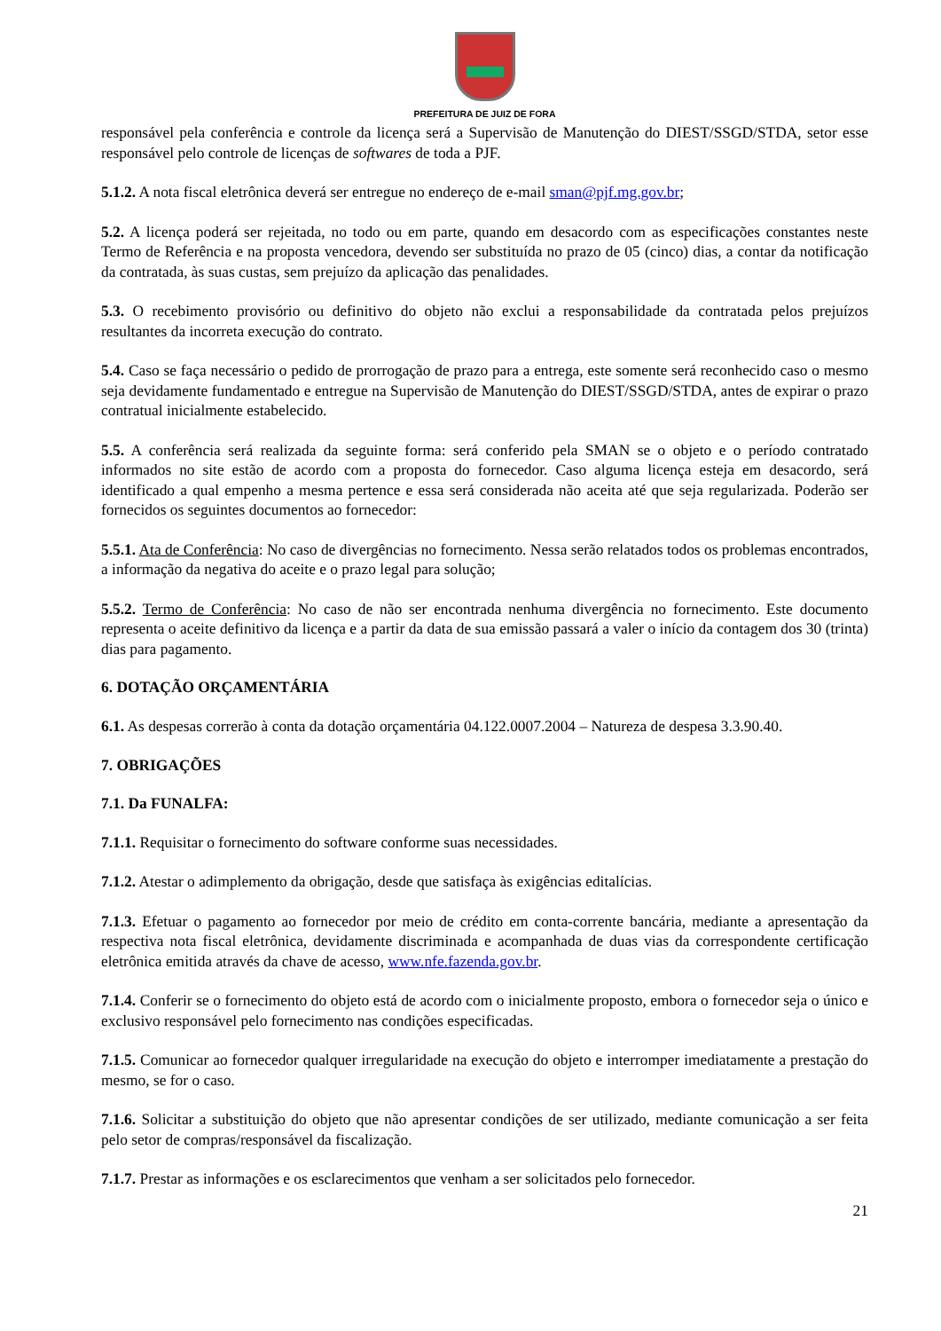PREFEITURA DE JUIZ DE FORA
responsável pela conferência e controle da licença será a Supervisão de Manutenção do DIEST/SSGD/STDA, setor esse responsável pelo controle de licenças de softwares de toda a PJF.
5.1.2. A nota fiscal eletrônica deverá ser entregue no endereço de e-mail sman@pjf.mg.gov.br;
5.2. A licença poderá ser rejeitada, no todo ou em parte, quando em desacordo com as especificações constantes neste Termo de Referência e na proposta vencedora, devendo ser substituída no prazo de 05 (cinco) dias, a contar da notificação da contratada, às suas custas, sem prejuízo da aplicação das penalidades.
5.3. O recebimento provisório ou definitivo do objeto não exclui a responsabilidade da contratada pelos prejuízos resultantes da incorreta execução do contrato.
5.4. Caso se faça necessário o pedido de prorrogação de prazo para a entrega, este somente será reconhecido caso o mesmo seja devidamente fundamentado e entregue na Supervisão de Manutenção do DIEST/SSGD/STDA, antes de expirar o prazo contratual inicialmente estabelecido.
5.5. A conferência será realizada da seguinte forma: será conferido pela SMAN se o objeto e o período contratado informados no site estão de acordo com a proposta do fornecedor. Caso alguma licença esteja em desacordo, será identificado a qual empenho a mesma pertence e essa será considerada não aceita até que seja regularizada. Poderão ser fornecidos os seguintes documentos ao fornecedor:
5.5.1. Ata de Conferência: No caso de divergências no fornecimento. Nessa serão relatados todos os problemas encontrados, a informação da negativa do aceite e o prazo legal para solução;
5.5.2. Termo de Conferência: No caso de não ser encontrada nenhuma divergência no fornecimento. Este documento representa o aceite definitivo da licença e a partir da data de sua emissão passará a valer o início da contagem dos 30 (trinta) dias para pagamento.
6. DOTAÇÃO ORÇAMENTÁRIA
6.1. As despesas correrão à conta da dotação orçamentária 04.122.0007.2004 – Natureza de despesa 3.3.90.40.
7. OBRIGAÇÕES
7.1. Da FUNALFA:
7.1.1. Requisitar o fornecimento do software conforme suas necessidades.
7.1.2. Atestar o adimplemento da obrigação, desde que satisfaça às exigências editalícias.
7.1.3. Efetuar o pagamento ao fornecedor por meio de crédito em conta-corrente bancária, mediante a apresentação da respectiva nota fiscal eletrônica, devidamente discriminada e acompanhada de duas vias da correspondente certificação eletrônica emitida através da chave de acesso, www.nfe.fazenda.gov.br.
7.1.4. Conferir se o fornecimento do objeto está de acordo com o inicialmente proposto, embora o fornecedor seja o único e exclusivo responsável pelo fornecimento nas condições especificadas.
7.1.5. Comunicar ao fornecedor qualquer irregularidade na execução do objeto e interromper imediatamente a prestação do mesmo, se for o caso.
7.1.6. Solicitar a substituição do objeto que não apresentar condições de ser utilizado, mediante comunicação a ser feita pelo setor de compras/responsável da fiscalização.
7.1.7. Prestar as informações e os esclarecimentos que venham a ser solicitados pelo fornecedor.
21